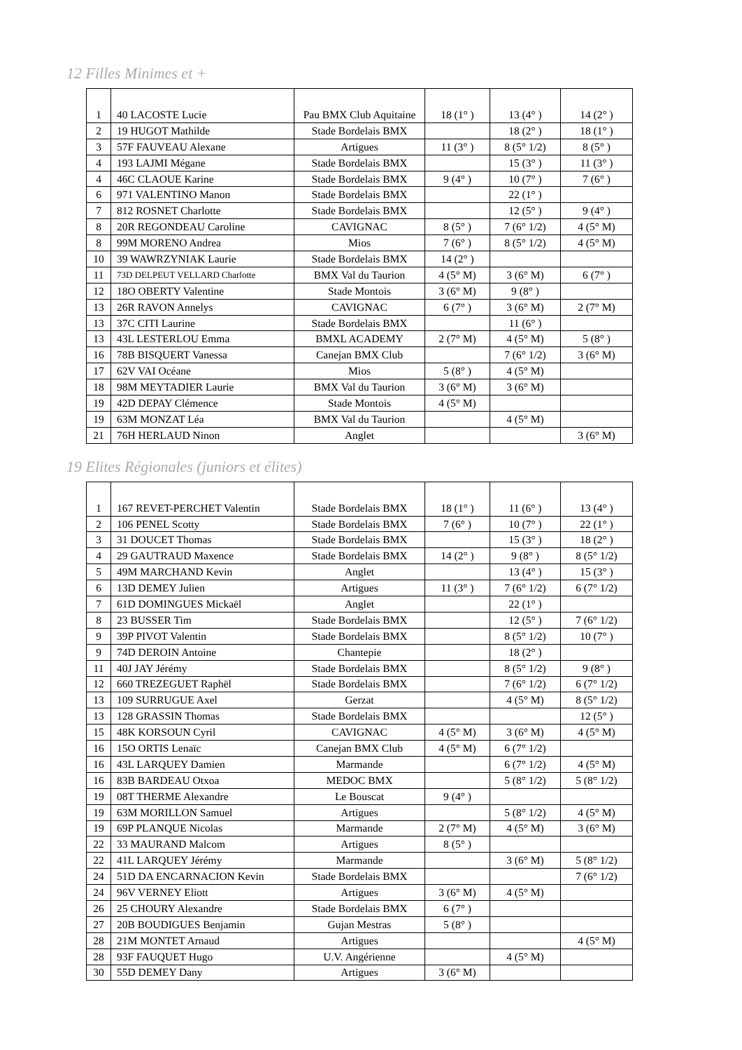12 Filles Minimes et +
| 1 | 40 LACOSTE Lucie | Pau BMX Club Aquitaine | 18 (1° ) | 13 (4° ) | 14 (2° ) |
| 2 | 19 HUGOT Mathilde | Stade Bordelais BMX | | 18 (2° ) | 18 (1° ) |
| 3 | 57F FAUVEAU Alexane | Artigues | 11 (3° ) | 8 (5° 1/2) | 8 (5° ) |
| 4 | 193 LAJMI Mégane | Stade Bordelais BMX | | 15 (3° ) | 11 (3° ) |
| 4 | 46C CLAOUE Karine | Stade Bordelais BMX | 9 (4° ) | 10 (7° ) | 7 (6° ) |
| 6 | 971 VALENTINO Manon | Stade Bordelais BMX | | 22 (1° ) | |
| 7 | 812 ROSNET Charlotte | Stade Bordelais BMX | | 12 (5° ) | 9 (4° ) |
| 8 | 20R REGONDEAU Caroline | CAVIGNAC | 8 (5° ) | 7 (6° 1/2) | 4 (5° M) |
| 8 | 99M MORENO Andrea | Mios | 7 (6° ) | 8 (5° 1/2) | 4 (5° M) |
| 10 | 39 WAWRZYNIAK Laurie | Stade Bordelais BMX | 14 (2° ) | | |
| 11 | 73D DELPEUT VELLARD Charlotte | BMX Val du Taurion | 4 (5° M) | 3 (6° M) | 6 (7° ) |
| 12 | 18O OBERTY Valentine | Stade Montois | 3 (6° M) | 9 (8° ) | |
| 13 | 26R RAVON Annelys | CAVIGNAC | 6 (7° ) | 3 (6° M) | 2 (7° M) |
| 13 | 37C CITI Laurine | Stade Bordelais BMX | | 11 (6° ) | |
| 13 | 43L LESTERLOU Emma | BMXL ACADEMY | 2 (7° M) | 4 (5° M) | 5 (8° ) |
| 16 | 78B BISQUERT Vanessa | Canejan BMX Club | | 7 (6° 1/2) | 3 (6° M) |
| 17 | 62V VAI Océane | Mios | 5 (8° ) | 4 (5° M) | |
| 18 | 98M MEYTADIER Laurie | BMX Val du Taurion | 3 (6° M) | 3 (6° M) | |
| 19 | 42D DEPAY Clémence | Stade Montois | 4 (5° M) | | |
| 19 | 63M MONZAT Léa | BMX Val du Taurion | | 4 (5° M) | |
| 21 | 76H HERLAUD Ninon | Anglet | | | 3 (6° M) |
19 Elites Régionales (juniors et élites)
| 1 | 167 REVET-PERCHET Valentin | Stade Bordelais BMX | 18 (1° ) | 11 (6° ) | 13 (4° ) |
| 2 | 106 PENEL Scotty | Stade Bordelais BMX | 7 (6° ) | 10 (7° ) | 22 (1° ) |
| 3 | 31 DOUCET Thomas | Stade Bordelais BMX | | 15 (3° ) | 18 (2° ) |
| 4 | 29 GAUTRAUD Maxence | Stade Bordelais BMX | 14 (2° ) | 9 (8° ) | 8 (5° 1/2) |
| 5 | 49M MARCHAND Kevin | Anglet | | 13 (4° ) | 15 (3° ) |
| 6 | 13D DEMEY Julien | Artigues | 11 (3° ) | 7 (6° 1/2) | 6 (7° 1/2) |
| 7 | 61D DOMINGUES Mickaël | Anglet | | 22 (1° ) | |
| 8 | 23 BUSSER Tim | Stade Bordelais BMX | | 12 (5° ) | 7 (6° 1/2) |
| 9 | 39P PIVOT Valentin | Stade Bordelais BMX | | 8 (5° 1/2) | 10 (7° ) |
| 9 | 74D DEROIN Antoine | Chantepie | | 18 (2° ) | |
| 11 | 40J JAY Jérémy | Stade Bordelais BMX | | 8 (5° 1/2) | 9 (8° ) |
| 12 | 660 TREZEGUET Raphël | Stade Bordelais BMX | | 7 (6° 1/2) | 6 (7° 1/2) |
| 13 | 109 SURRUGUE Axel | Gerzat | | 4 (5° M) | 8 (5° 1/2) |
| 13 | 128 GRASSIN Thomas | Stade Bordelais BMX | | | 12 (5° ) |
| 15 | 48K KORSOUN Cyril | CAVIGNAC | 4 (5° M) | 3 (6° M) | 4 (5° M) |
| 16 | 15O ORTIS Lenaïc | Canejan BMX Club | 4 (5° M) | 6 (7° 1/2) | |
| 16 | 43L LARQUEY Damien | Marmande | | 6 (7° 1/2) | 4 (5° M) |
| 16 | 83B BARDEAU Otxoa | MEDOC BMX | | 5 (8° 1/2) | 5 (8° 1/2) |
| 19 | 08T THERME Alexandre | Le Bouscat | 9 (4° ) | | |
| 19 | 63M MORILLON Samuel | Artigues | | 5 (8° 1/2) | 4 (5° M) |
| 19 | 69P PLANQUE Nicolas | Marmande | 2 (7° M) | 4 (5° M) | 3 (6° M) |
| 22 | 33 MAURAND Malcom | Artigues | 8 (5° ) | | |
| 22 | 41L LARQUEY Jérémy | Marmande | | 3 (6° M) | 5 (8° 1/2) |
| 24 | 51D DA ENCARNACION Kevin | Stade Bordelais BMX | | | 7 (6° 1/2) |
| 24 | 96V VERNEY Eliott | Artigues | 3 (6° M) | 4 (5° M) | |
| 26 | 25 CHOURY Alexandre | Stade Bordelais BMX | 6 (7° ) | | |
| 27 | 20B BOUDIGUES Benjamin | Gujan Mestras | 5 (8° ) | | |
| 28 | 21M MONTET Arnaud | Artigues | | | 4 (5° M) |
| 28 | 93F FAUQUET Hugo | U.V. Angérienne | | 4 (5° M) | |
| 30 | 55D DEMEY Dany | Artigues | 3 (6° M) | | |